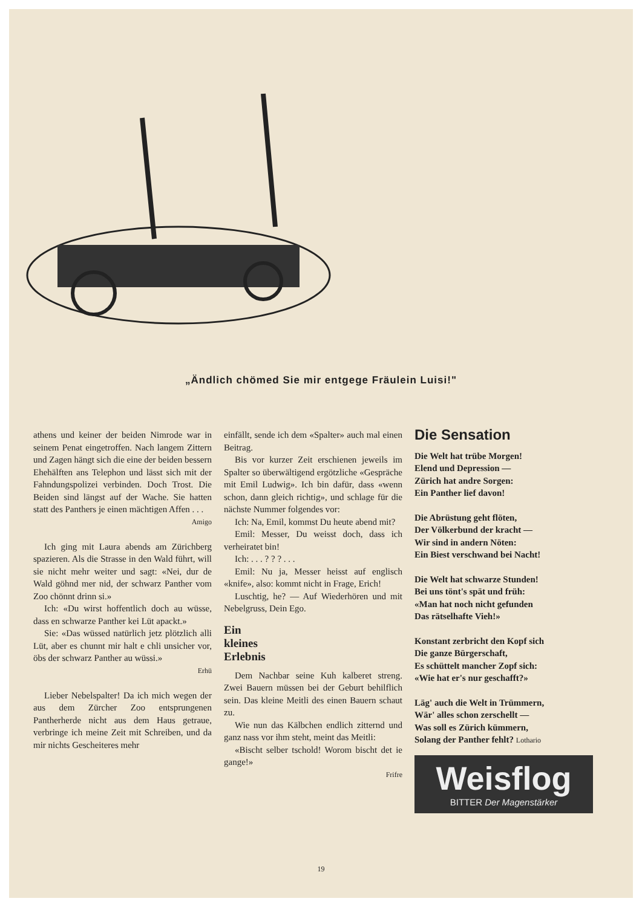„Ändlich chömed Sie mir entgege Fräulein Luisi!"
athens und keiner der beiden Nimrode war in seinem Penat eingetroffen. Nach langem Zittern und Zagen hängt sich die eine der beiden bessern Ehehälften ans Telephon und lässt sich mit der Fahndungspolizei verbinden. Doch Trost. Die Beiden sind längst auf der Wache. Sie hatten statt des Panthers je einen mächtigen Affen . . .
Amigo
Ich ging mit Laura abends am Zürichberg spazieren. Als die Strasse in den Wald führt, will sie nicht mehr weiter und sagt: «Nei, dur de Wald göhnd mer nid, der schwarz Panther vom Zoo chönnt drinn si.»
Ich: «Du wirst hoffentlich doch au wüsse, dass en schwarze Panther kei Lüt apackt.»
Sie: «Das wüssed natürlich jetz plötzlich alli Lüt, aber es chunnt mir halt e chli unsicher vor, öbs der schwarz Panther au wüssi.»
Erhü
Lieber Nebelspalter! Da ich mich wegen der aus dem Zürcher Zoo entsprungenen Pantherherde nicht aus dem Haus getraue, verbringe ich meine Zeit mit Schreiben, und da mir nichts Gescheiteres mehr
einfällt, sende ich dem «Spalter» auch mal einen Beitrag.
Bis vor kurzer Zeit erschienen jeweils im Spalter so überwältigend ergötzliche «Gespräche mit Emil Ludwig». Ich bin dafür, dass «wenn schon, dann gleich richtig», und schlage für die nächste Nummer folgendes vor:
Ich: Na, Emil, kommst Du heute abend mit?
Emil: Messer, Du weisst doch, dass ich verheiratet bin!
Ich: . . . ? ? ? . . .
Emil: Nu ja, Messer heisst auf englisch «knife», also: kommt nicht in Frage, Erich!
Luschtig, he? — Auf Wiederhören und mit Nebelgruss, Dein Ego.
Ein
kleines
Erlebnis
Dem Nachbar seine Kuh kalberet streng. Zwei Bauern müssen bei der Geburt behilflich sein. Das kleine Meitli des einen Bauern schaut zu.
Wie nun das Kälbchen endlich zitternd und ganz nass vor ihm steht, meint das Meitli:
«Bischt selber tschold! Worom bischt det ie gange!»
Frifre
Die Sensation
Die Welt hat trübe Morgen!
Elend und Depression —
Zürich hat andre Sorgen:
Ein Panther lief davon!
Die Abrüstung geht flöten,
Der Völkerbund der kracht —
Wir sind in andern Nöten:
Ein Biest verschwand bei Nacht!
Die Welt hat schwarze Stunden!
Bei uns tönt's spät und früh:
«Man hat noch nicht gefunden
Das rätselhafte Vieh!»
Konstant zerbricht den Kopf sich
Die ganze Bürgerschaft,
Es schüttelt mancher Zopf sich:
«Wie hat er's nur geschafft?»
Läg' auch die Welt in Trümmern,
Wär' alles schon zerschellt —
Was soll es Zürich kümmern,
Solang der Panther fehlt? Lothario
Weisflog
BITTER Der Magenstärker
19